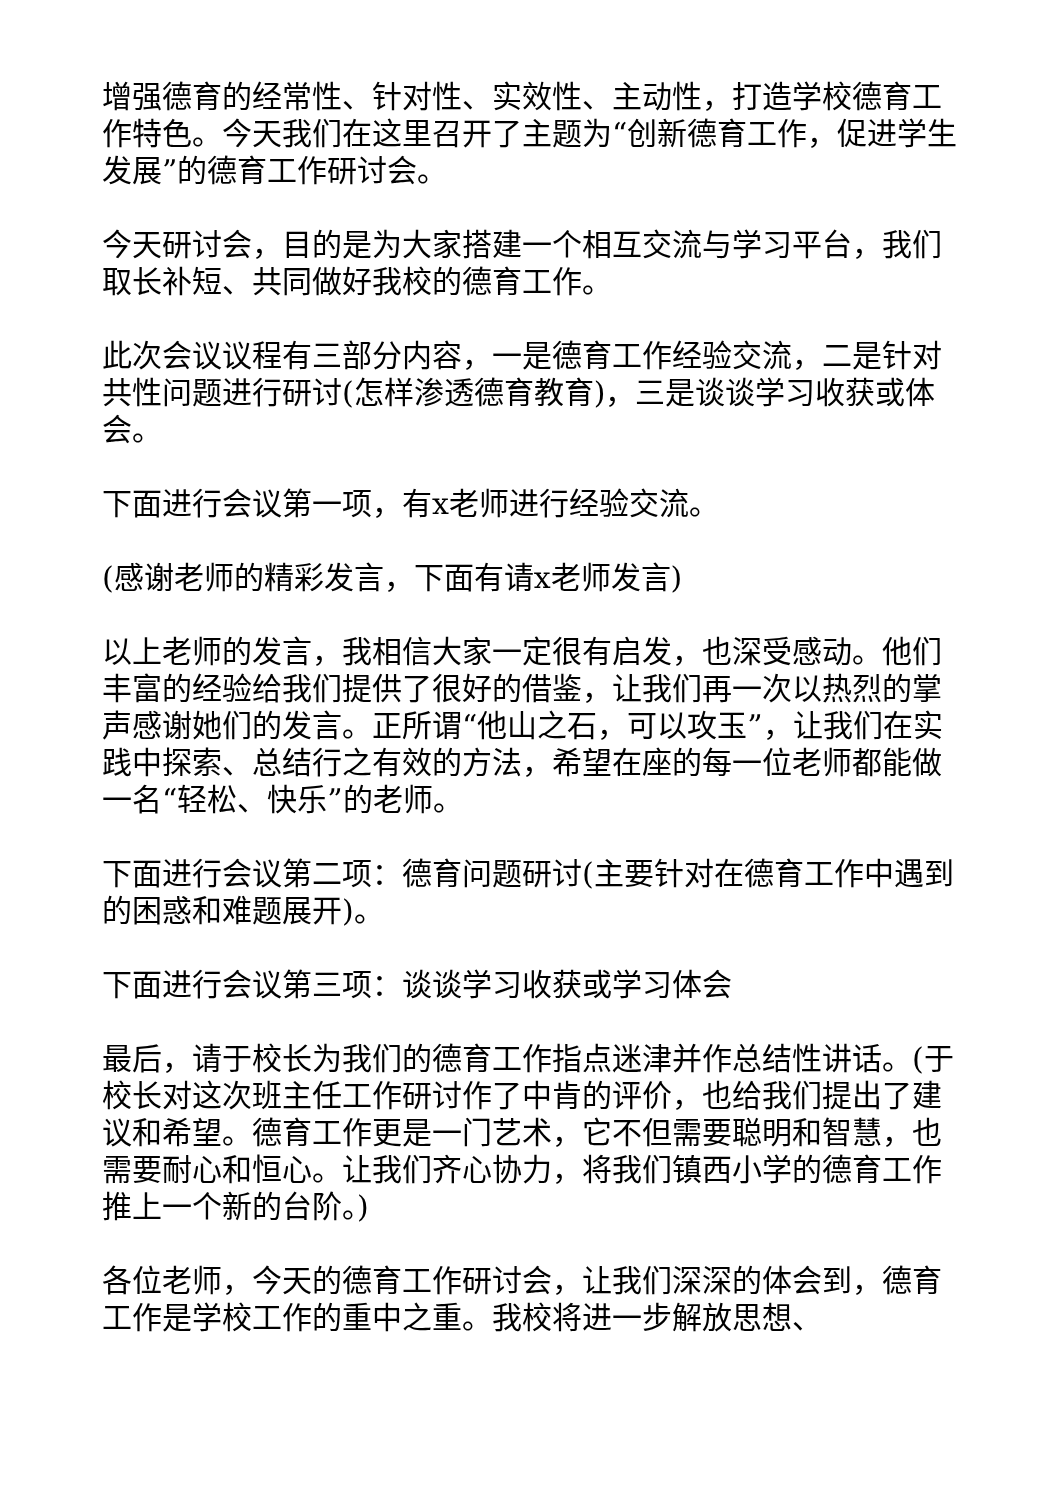增强德育的经常性、针对性、实效性、主动性，打造学校德育工作特色。今天我们在这里召开了主题为“创新德育工作，促进学生发展”的德育工作研讨会。
今天研讨会，目的是为大家搭建一个相互交流与学习平台，我们取长补短、共同做好我校的德育工作。
此次会议议程有三部分内容，一是德育工作经验交流，二是针对共性问题进行研讨(怎样渗透德育教育)，三是谈谈学习收获或体会。
下面进行会议第一项，有x老师进行经验交流。
(感谢老师的精彩发言，下面有请x老师发言)
以上老师的发言，我相信大家一定很有启发，也深受感动。他们丰富的经验给我们提供了很好的借鉴，让我们再一次以热烈的掌声感谢她们的发言。正所谓“他山之石，可以攻玉”，让我们在实践中探索、总结行之有效的方法，希望在座的每一位老师都能做一名“轻松、快乐”的老师。
下面进行会议第二项：德育问题研讨(主要针对在德育工作中遇到的困惑和难题展开)。
下面进行会议第三项：谈谈学习收获或学习体会
最后，请于校长为我们的德育工作指点迷津并作总结性讲话。(于校长对这次班主任工作研讨作了中肯的评价，也给我们提出了建议和希望。德育工作更是一门艺术，它不但需要聪明和智慧，也需要耐心和恒心。让我们齐心协力，将我们镇西小学的德育工作推上一个新的台阶。)
各位老师，今天的德育工作研讨会，让我们深深的体会到，德育工作是学校工作的重中之重。我校将进一步解放思想、